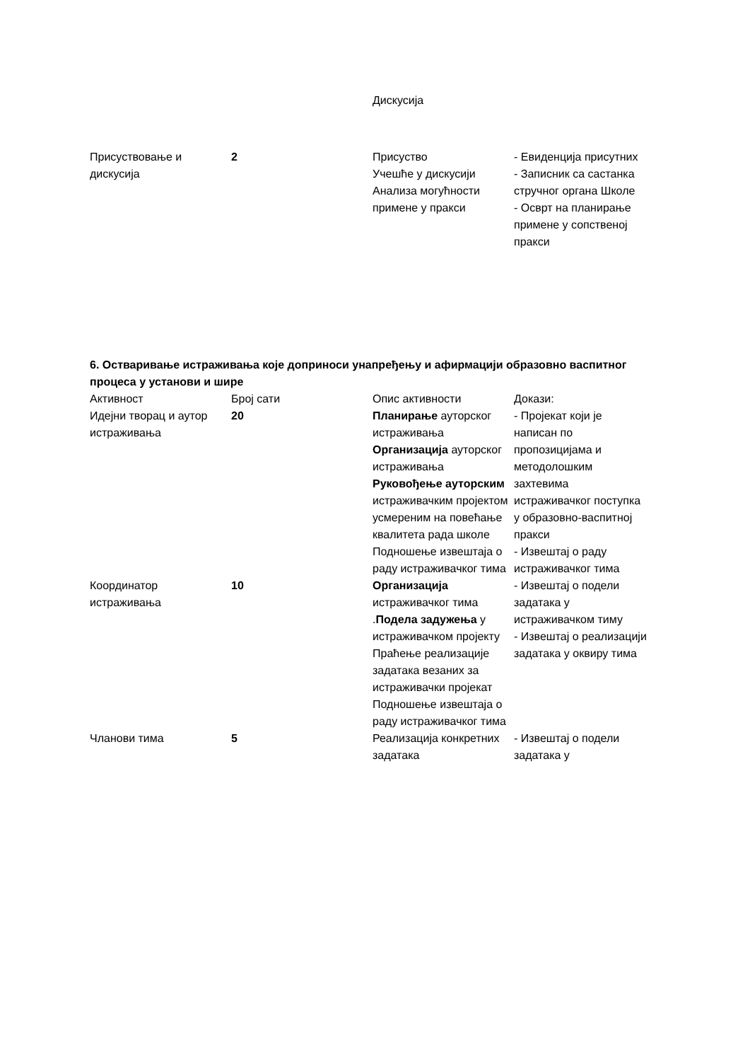| | | Дискусија | |
| Присуствовање и дискусија | 2 | Присуство Учешће у дискусији Анализа могућности примене у пракси | - Евиденција присутних - Записник са састанка стручног органа Школе - Осврт на планирање примене у сопственој пракси |
6. Остваривање истраживања које доприноси унапређењу и афирмацији образовно васпитног процеса у установи и шире
| Активност | Број сати | Опис активности | Докази: |
| --- | --- | --- | --- |
| Идејни творац и аутор истраживања | 20 | Планирање ауторског истраживања Организација ауторског истраживања Руковођење ауторским истраживачким пројектом усмереним на повећање квалитета рада школе Подношење извештаја о раду истраживачког тима | - Пројекат који је написан по пропозицијама и методолошким захтевима истраживачког поступка у образовно-васпитној пракси - Извештај о раду истраживачког тима |
| Координатор истраживања | 10 | Организација истраживачког тима . Подела задужења у истраживачком пројекту Праћење реализације задатака везаних за истраживачки пројекат Подношење извештаја о раду истраживачког тима | - Извештај о подели задатака у истраживачком тиму - Извештај о реализацији задатака у оквиру тима |
| Чланови тима | 5 | Реализација конкретних задатака | - Извештај о подели задатака у |